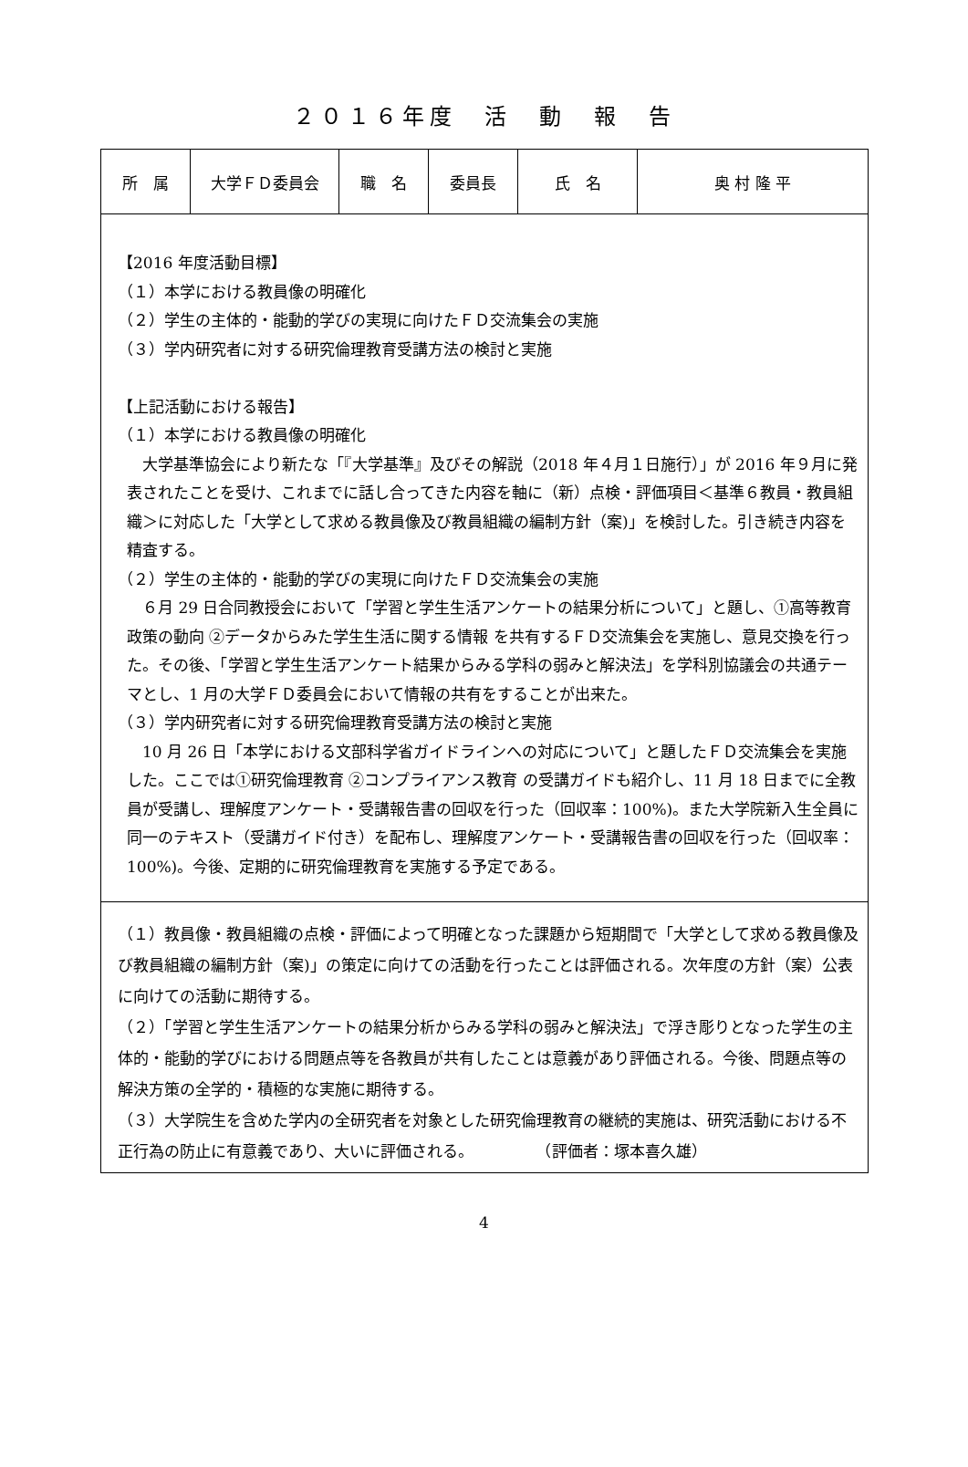２０１６年度　活　動　報　告
| 所 属 | 大学ＦＤ委員会 | 職 名 | 委員長 | 氏 名 | 奥 村 隆 平 |
| 【2016 年度活動目標】 （１）本学における教員像の明確化 （２）学生の主体的・能動的学びの実現に向けたＦＤ交流集会の実施 （３）学内研究者に対する研究倫理教育受講方法の検討と実施 【上記活動における報告】 （１）本学における教員像の明確化 大学基準協会により新たな「『大学基準』及びその解説（2018 年４月１日施行）」が 2016 年９月に発表されたことを受け、これまでに話し合ってきた内容を軸に（新）点検・評価項目＜基準６教員・教員組織＞に対応した「大学として求める教員像及び教員組織の編制方針（案)」を検討した。引き続き内容を精査する。 （２）学生の主体的・能動的学びの実現に向けたＦＤ交流集会の実施 ６月 29 日合同教授会において「学習と学生生活アンケートの結果分析について」と題し、①高等教育政策の動向 ②データからみた学生生活に関する情報 を共有するＦＤ交流集会を実施し、意見交換を行った。その後、「学習と学生生活アンケート結果からみる学科の弱みと解決法」を学科別協議会の共通テーマとし、1 月の大学ＦＤ委員会において情報の共有をすることが出来た。 （３）学内研究者に対する研究倫理教育受講方法の検討と実施 10 月 26 日「本学における文部科学省ガイドラインへの対応について」と題したＦＤ交流集会を実施した。ここでは①研究倫理教育 ②コンプライアンス教育 の受講ガイドも紹介し、11 月 18 日までに全教員が受講し、理解度アンケート・受講報告書の回収を行った（回収率：100%)。また大学院新入生全員に同一のテキスト（受講ガイド付き）を配布し、理解度アンケート・受講報告書の回収を行った（回収率：100%)。今後、定期的に研究倫理教育を実施する予定である。 | | | | | |
| （１）教員像・教員組織の点検・評価によって明確となった課題から短期間で「大学として求める教員像及び教員組織の編制方針（案)」の策定に向けての活動を行ったことは評価される。次年度の方針（案）公表に向けての活動に期待する。 （２）「学習と学生生活アンケートの結果分析からみる学科の弱みと解決法」で浮き彫りとなった学生の主体的・能動的学びにおける問題点等を各教員が共有したことは意義があり評価される。今後、問題点等の解決方策の全学的・積極的な実施に期待する。 （３）大学院生を含めた学内の全研究者を対象とした研究倫理教育の継続的実施は、研究活動における不正行為の防止に有意義であり、大いに評価される。 （評価者：塚本喜久雄） | | | | | |
4